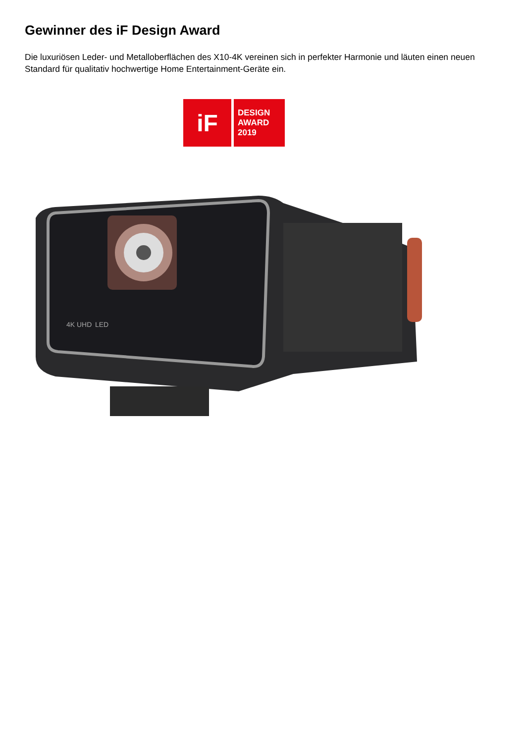Gewinner des iF Design Award
Die luxuriösen Leder- und Metalloberflächen des X10-4K vereinen sich in perfekter Harmonie und läuten einen neuen Standard für qualitativ hochwertige Home Entertainment-Geräte ein.
iF
DESIGN
AWARD
2019
4K UHD
LED